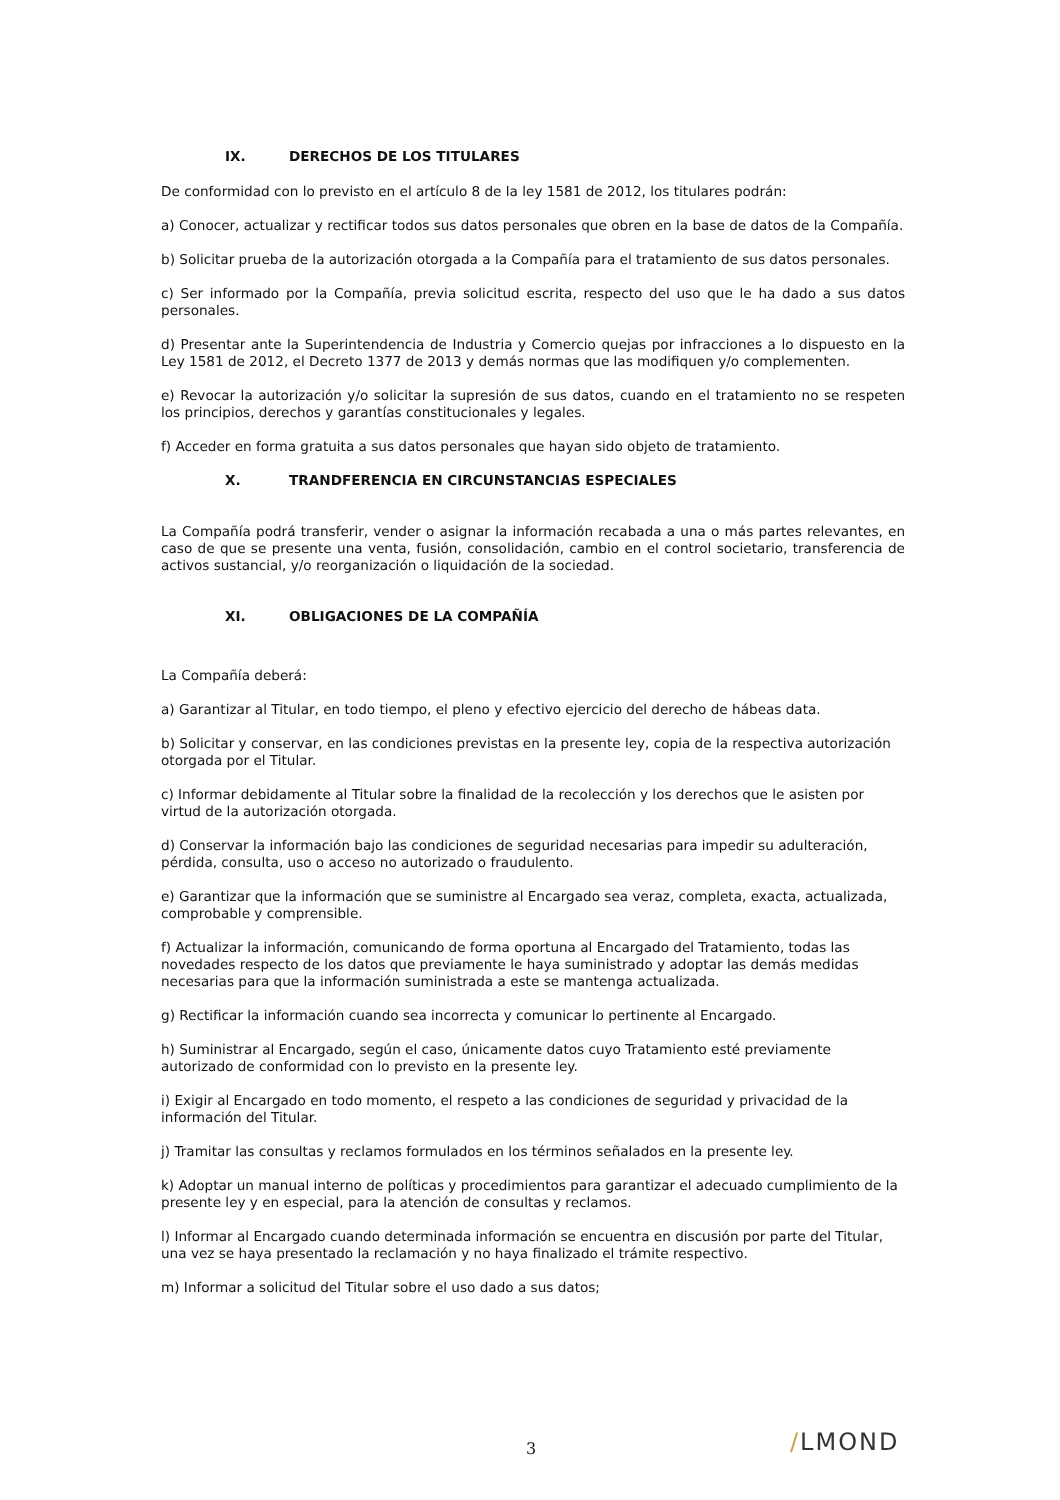IX. DERECHOS DE LOS TITULARES
De conformidad con lo previsto en el artículo 8 de la ley 1581 de 2012, los titulares podrán:
a) Conocer, actualizar y rectificar todos sus datos personales que obren en la base de datos de la Compañía.
b) Solicitar prueba de la autorización otorgada a la Compañía para el tratamiento de sus datos personales.
c) Ser informado por la Compañía, previa solicitud escrita, respecto del uso que le ha dado a sus datos personales.
d) Presentar ante la Superintendencia de Industria y Comercio quejas por infracciones a lo dispuesto en la Ley 1581 de 2012, el Decreto 1377 de 2013 y demás normas que las modifiquen y/o complementen.
e) Revocar la autorización y/o solicitar la supresión de sus datos, cuando en el tratamiento no se respeten los principios, derechos y garantías constitucionales y legales.
f) Acceder en forma gratuita a sus datos personales que hayan sido objeto de tratamiento.
X. TRANDFERENCIA EN CIRCUNSTANCIAS ESPECIALES
La Compañía podrá transferir, vender o asignar la información recabada a una o más partes relevantes, en caso de que se presente una venta, fusión, consolidación, cambio en el control societario, transferencia de activos sustancial, y/o reorganización o liquidación de la sociedad.
XI. OBLIGACIONES DE LA COMPAÑÍA
La Compañía deberá:
a) Garantizar al Titular, en todo tiempo, el pleno y efectivo ejercicio del derecho de hábeas data.
b) Solicitar y conservar, en las condiciones previstas en la presente ley, copia de la respectiva autorización otorgada por el Titular.
c) Informar debidamente al Titular sobre la finalidad de la recolección y los derechos que le asisten por virtud de la autorización otorgada.
d) Conservar la información bajo las condiciones de seguridad necesarias para impedir su adulteración, pérdida, consulta, uso o acceso no autorizado o fraudulento.
e) Garantizar que la información que se suministre al Encargado sea veraz, completa, exacta, actualizada, comprobable y comprensible.
f) Actualizar la información, comunicando de forma oportuna al Encargado del Tratamiento, todas las novedades respecto de los datos que previamente le haya suministrado y adoptar las demás medidas necesarias para que la información suministrada a este se mantenga actualizada.
g) Rectificar la información cuando sea incorrecta y comunicar lo pertinente al Encargado.
h) Suministrar al Encargado, según el caso, únicamente datos cuyo Tratamiento esté previamente autorizado de conformidad con lo previsto en la presente ley.
i) Exigir al Encargado en todo momento, el respeto a las condiciones de seguridad y privacidad de la información del Titular.
j) Tramitar las consultas y reclamos formulados en los términos señalados en la presente ley.
k) Adoptar un manual interno de políticas y procedimientos para garantizar el adecuado cumplimiento de la presente ley y en especial, para la atención de consultas y reclamos.
l) Informar al Encargado cuando determinada información se encuentra en discusión por parte del Titular, una vez se haya presentado la reclamación y no haya finalizado el trámite respectivo.
m) Informar a solicitud del Titular sobre el uso dado a sus datos;
3 /LMOND